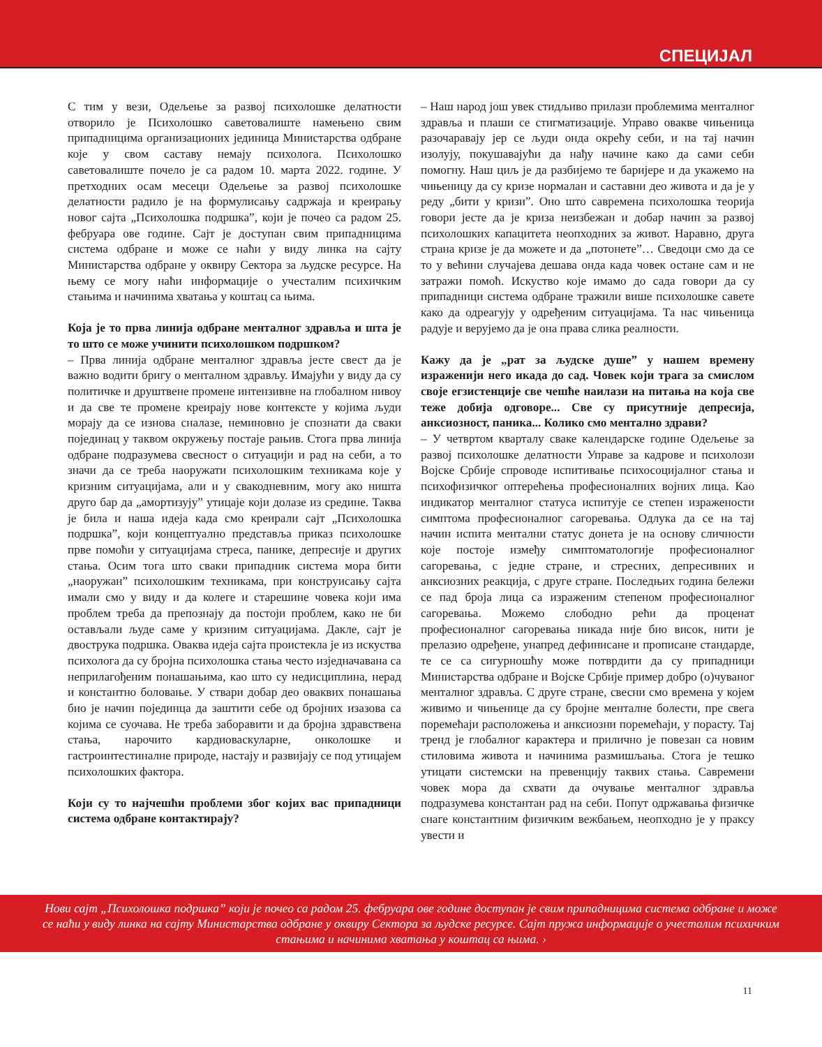СПЕЦИЈАЛ
С тим у вези, Одељење за развој психолошке делатности отворило је Психолошко саветовалиште намењено свим припадницима организационих јединица Министарства одбране које у свом саставу немају психолога. Психолошко саветовалиште почело је са радом 10. марта 2022. године. У претходних осам месеци Одељење за развој психолошке делатности радило је на формулисању садржаја и креирању новог сајта „Психолошка подршка”, који је почео са радом 25. фебруара ове године. Сајт је доступан свим припадницима система одбране и може се наћи у виду линка на сајту Министарства одбране у оквиру Сектора за људске ресурсе. На њему се могу наћи информације о учесталим психичким стањима и начинима хватања у коштац са њима.
Која је то прва линија одбране менталног здравља и шта је то што се може учинити психолошком подршком?
– Прва линија одбране менталног здравља јесте свест да је важно водити бригу о менталном здрављу. Имајући у виду да су политичке и друштвене промене интензивне на глобалном нивоу и да све те промене креирају нове контексте у којима људи морају да се изнова сналазе, неминовно је спознати да сваки појединац у таквом окружењу постаје рањив. Стога прва линија одбране подразумева свесност о ситуацији и рад на себи, а то значи да се треба наоружати психолошким техникама које у кризним ситуацијама, али и у свакодневним, могу ако ништа друго бар да „амортизују” утицаје који долазе из средине. Таква је била и наша идеја када смо креирали сајт „Психолошка подршка”, који концептуално представља приказ психолошке прве помоћи у ситуацијама стреса, панике, депресије и других стања. Осим тога што сваки припадник система мора бити „наоружан” психолошким техникама, при конструисању сајта имали смо у виду и да колеге и старешине човека који има проблем треба да препознају да постоји проблем, како не би остављали људе саме у кризним ситуацијама. Дакле, сајт је двострука подршка. Оваква идеја сајта проистекла је из искуства психолога да су бројна психолошка стања често изједначавана са неприлагођеним понашањима, као што су недисциплина, нерад и константно боловање. У ствари добар део оваквих понашања био је начин појединца да заштити себе од бројних изазова са којима се суочава. Не треба заборавити и да бројна здравствена стања, нарочито кардиоваскуларне, онколошке и гастроинтестиналне природе, настају и развијају се под утицајем психолошких фактора.
Који су то најчешћи проблеми због којих вас припадници система одбране контактирају?
– Наш народ још увек стидљиво прилази проблемима менталног здравља и плаши се стигматизације. Управо овакве чињеница разочаравају јер се људи онда окрећу себи, и на тај начин изолују, покушавајући да нађу начине како да сами себи помогну. Наш циљ је да разбијемо те баријере и да укажемо на чињеницу да су кризе нормалан и саставни део живота и да је у реду „бити у кризи”. Оно што савремена психолошка теорија говори јесте да је криза неизбежан и добар начин за развој психолошких капацитета неопходних за живот. Наравно, друга страна кризе је да можете и да „потонете”… Сведоци смо да се то у већини случајева дешава онда када човек остане сам и не затражи помоћ. Искуство које имамо до сада говори да су припадници система одбране тражили више психолошке савете како да одреагују у одређеним ситуацијама. Та нас чињеница радује и верујемо да је она права слика реалности.
Кажу да је „рат за људске душе” у нашем времену израженији него икада до сад. Човек који трага за смислом своје егзистенције све чешће наилази на питања на која све теже добија одговоре... Све су присутније депресија, анксиозност, паника... Колико смо ментално здрави?
– У четвртом кварталу сваке календарске године Одељење за развој психолошке делатности Управе за кадрове и психолози Војске Србије спроводе испитивање психосоцијалног стања и психофизичког оптерећења професионалних војних лица. Као индикатор менталног статуса испитује се степен изражености симптома професионалног сагоревања. Одлука да се на тај начин испита ментални статус донета је на основу сличности које постоје између симптоматологије професионалног сагоревања, с једне стране, и стресних, депресивних и анксиозних реакција, с друге стране. Последњих година бележи се пад броја лица са израженим степеном професионалног сагоревања. Можемо слободно рећи да проценат професионалног сагоревања никада није био висок, нити је прелазио одређене, унапред дефинисане и прописане стандарде, те се са сигурношћу може потврдити да су припадници Министарства одбране и Војске Србије пример добро (о)чуваног менталног здравља. С друге стране, свесни смо времена у којем живимо и чињенице да су бројне менталне болести, пре свега поремећаји расположења и анксиозни поремећаји, у порасту. Тај тренд је глобалног карактера и прилично је повезан са новим стиловима живота и начинима размишљања. Стога је тешко утицати системски на превенцију таквих стања. Савремени човек мора да схвати да очување менталног здравља подразумева константан рад на себи. Попут одржавања физичке снаге константним физичким вежбањем, неопходно је у праксу увести и
Нови сајт „Психолошка подршка” који је почео са радом 25. фебруара ове године доступан је свим припадницима система одбране и може се наћи у виду линка на сајту Министарства одбране у оквиру Сектора за људске ресурсе. Сајт пружа информације о учесталим психичким стањима и начинима хватања у коштац са њима. ›
11